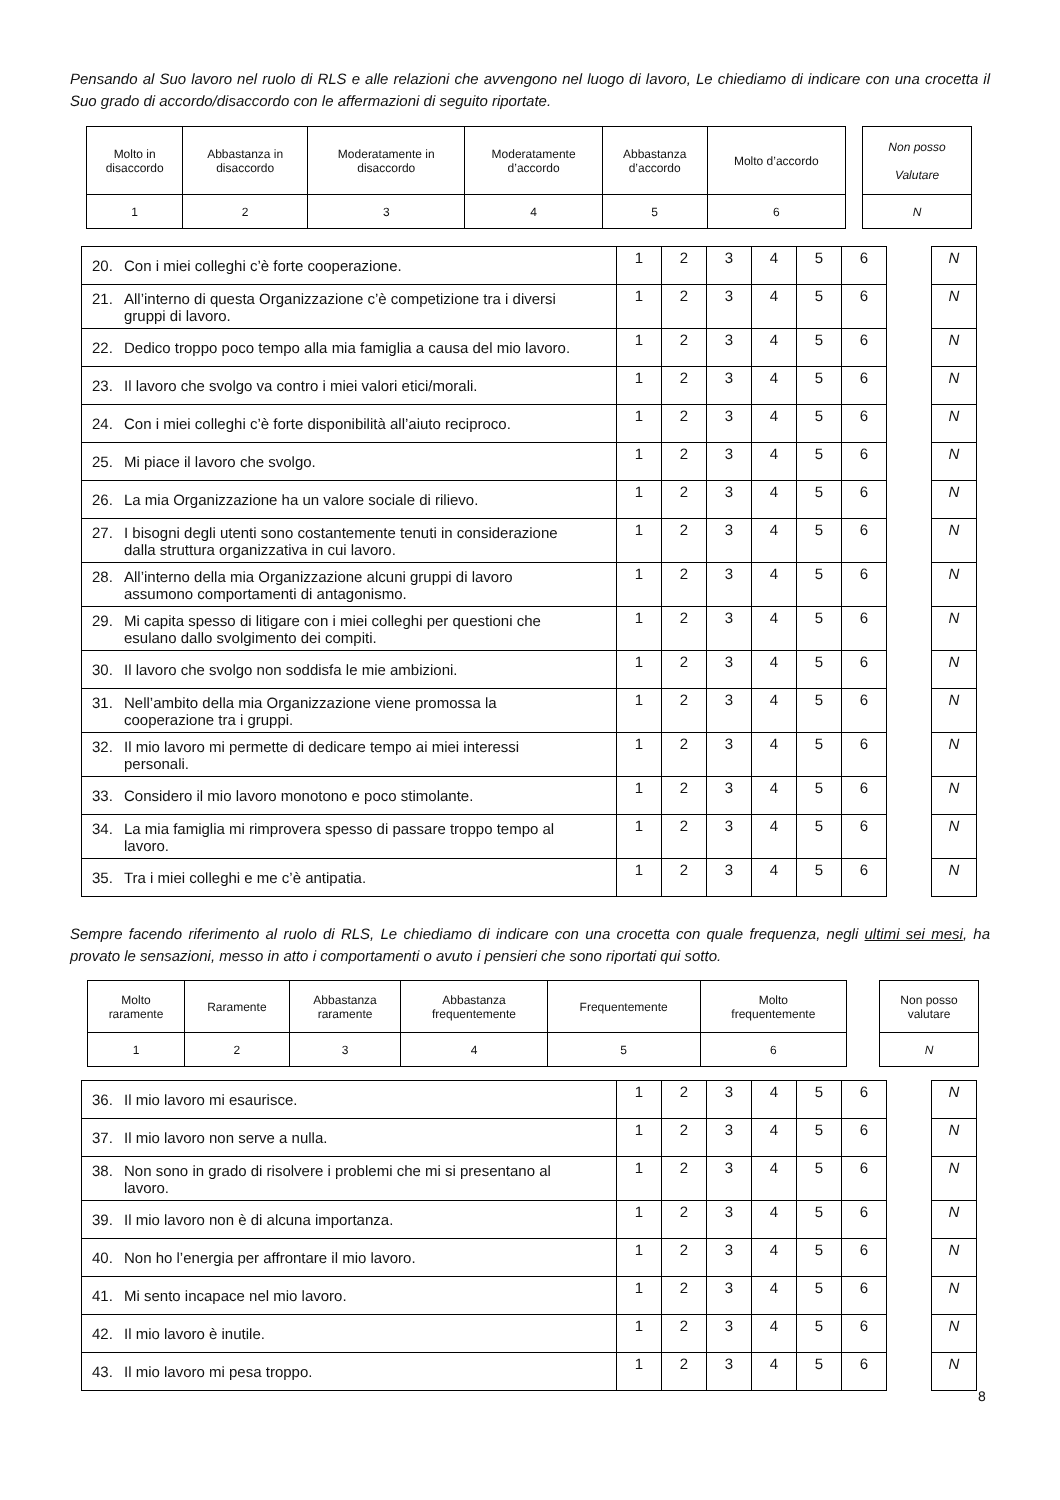Pensando al Suo lavoro nel ruolo di RLS e alle relazioni che avvengono nel luogo di lavoro, Le chiediamo di indicare con una crocetta il Suo grado di accordo/disaccordo con le affermazioni di seguito riportate.
| Molto in disaccordo | Abbastanza in disaccordo | Moderatamente in disaccordo | Moderatamente d’accordo | Abbastanza d’accordo | Molto d’accordo | | Non posso Valutare |
| 1 | 2 | 3 | 4 | 5 | 6 | | N |
| 20. Con i miei colleghi c’è forte cooperazione. | 1 | 2 | 3 | 4 | 5 | 6 | | N |
| 21. All’interno di questa Organizzazione c’è competizione tra i diversi gruppi di lavoro. | 1 | 2 | 3 | 4 | 5 | 6 | | N |
| 22. Dedico troppo poco tempo alla mia famiglia a causa del mio lavoro. | 1 | 2 | 3 | 4 | 5 | 6 | | N |
| 23. Il lavoro che svolgo va contro i miei valori etici/morali. | 1 | 2 | 3 | 4 | 5 | 6 | | N |
| 24. Con i miei colleghi c’è forte disponibilità all’aiuto reciproco. | 1 | 2 | 3 | 4 | 5 | 6 | | N |
| 25. Mi piace il lavoro che svolgo. | 1 | 2 | 3 | 4 | 5 | 6 | | N |
| 26. La mia Organizzazione ha un valore sociale di rilievo. | 1 | 2 | 3 | 4 | 5 | 6 | | N |
| 27. I bisogni degli utenti sono costantemente tenuti in considerazione dalla struttura organizzativa in cui lavoro. | 1 | 2 | 3 | 4 | 5 | 6 | | N |
| 28. All’interno della mia Organizzazione alcuni gruppi di lavoro assumono comportamenti di antagonismo. | 1 | 2 | 3 | 4 | 5 | 6 | | N |
| 29. Mi capita spesso di litigare con i miei colleghi per questioni che esulano dallo svolgimento dei compiti. | 1 | 2 | 3 | 4 | 5 | 6 | | N |
| 30. Il lavoro che svolgo non soddisfa le mie ambizioni. | 1 | 2 | 3 | 4 | 5 | 6 | | N |
| 31. Nell’ambito della mia Organizzazione viene promossa la cooperazione tra i gruppi. | 1 | 2 | 3 | 4 | 5 | 6 | | N |
| 32. Il mio lavoro mi permette di dedicare tempo ai miei interessi personali. | 1 | 2 | 3 | 4 | 5 | 6 | | N |
| 33. Considero il mio lavoro monotono e poco stimolante. | 1 | 2 | 3 | 4 | 5 | 6 | | N |
| 34. La mia famiglia mi rimprovera spesso di passare troppo tempo al lavoro. | 1 | 2 | 3 | 4 | 5 | 6 | | N |
| 35. Tra i miei colleghi e me c’è antipatia. | 1 | 2 | 3 | 4 | 5 | 6 | | N |
Sempre facendo riferimento al ruolo di RLS, Le chiediamo di indicare con una crocetta con quale frequenza, negli ultimi sei mesi, ha provato le sensazioni, messo in atto i comportamenti o avuto i pensieri che sono riportati qui sotto.
| Molto raramente | Raramente | Abbastanza raramente | Abbastanza frequentemente | Frequentemente | Molto frequentemente | | Non posso valutare |
| 1 | 2 | 3 | 4 | 5 | 6 | | N |
| 36. Il mio lavoro mi esaurisce. | 1 | 2 | 3 | 4 | 5 | 6 | | N |
| 37. Il mio lavoro non serve a nulla. | 1 | 2 | 3 | 4 | 5 | 6 | | N |
| 38. Non sono in grado di risolvere i problemi che mi si presentano al lavoro. | 1 | 2 | 3 | 4 | 5 | 6 | | N |
| 39. Il mio lavoro non è di alcuna importanza. | 1 | 2 | 3 | 4 | 5 | 6 | | N |
| 40. Non ho l’energia per affrontare il mio lavoro. | 1 | 2 | 3 | 4 | 5 | 6 | | N |
| 41. Mi sento incapace nel mio lavoro. | 1 | 2 | 3 | 4 | 5 | 6 | | N |
| 42. Il mio lavoro è inutile. | 1 | 2 | 3 | 4 | 5 | 6 | | N |
| 43. Il mio lavoro mi pesa troppo. | 1 | 2 | 3 | 4 | 5 | 6 | | N |
8